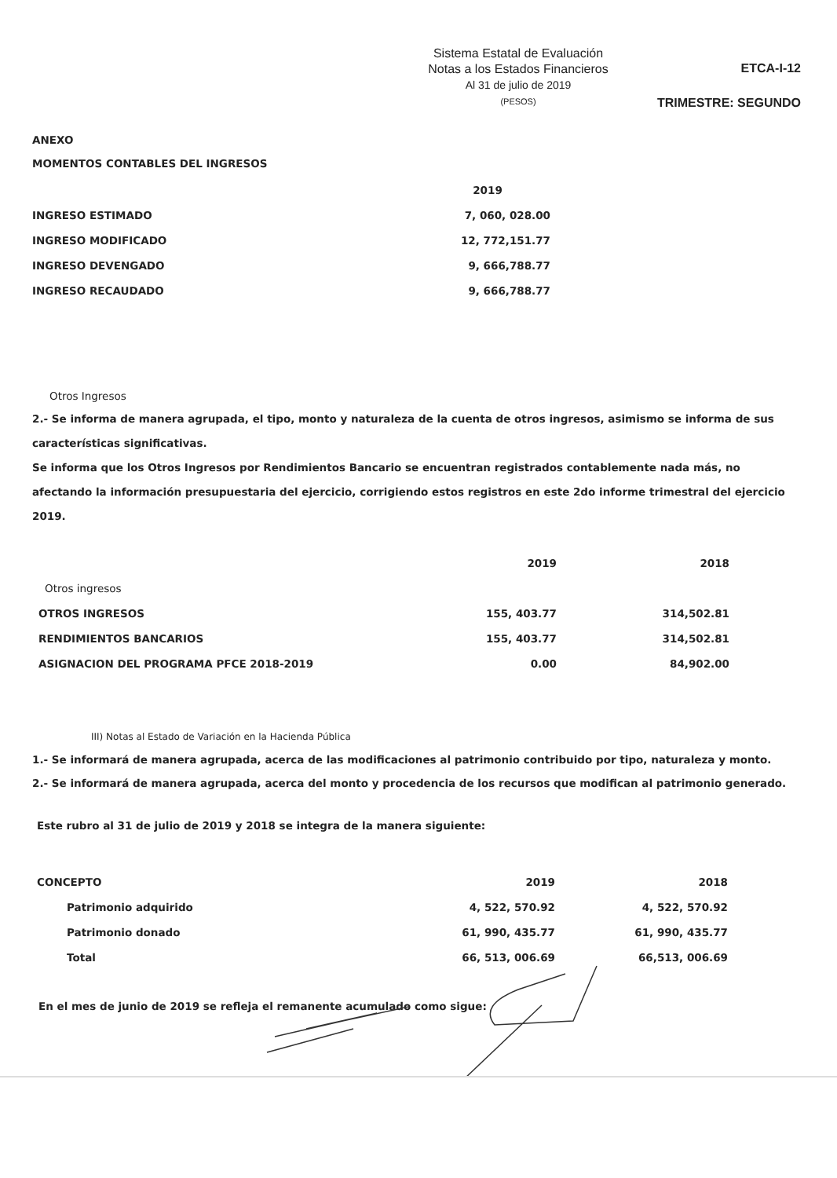Sistema Estatal de Evaluación
Notas a los Estados Financieros
Al 31 de julio de 2019
(PESOS)
ETCA-I-12
TRIMESTRE: SEGUNDO
ANEXO
MOMENTOS CONTABLES DEL INGRESOS
| | 2019 |
| INGRESO ESTIMADO | 7, 060, 028.00 |
| INGRESO MODIFICADO | 12, 772,151.77 |
| INGRESO DEVENGADO | 9, 666,788.77 |
| INGRESO RECAUDADO | 9, 666,788.77 |
Otros Ingresos
2.- Se informa de manera agrupada, el tipo, monto y naturaleza de la cuenta de otros ingresos, asimismo se informa de sus características significativas.
Se informa que los Otros Ingresos por Rendimientos Bancario se encuentran registrados contablemente nada más, no afectando la información presupuestaria del ejercicio, corrigiendo estos registros en este 2do informe trimestral del ejercicio 2019.
| | 2019 | 2018 |
| Otros ingresos | | |
| OTROS INGRESOS | 155, 403.77 | 314,502.81 |
| RENDIMIENTOS BANCARIOS | 155, 403.77 | 314,502.81 |
| ASIGNACION DEL PROGRAMA PFCE 2018-2019 | 0.00 | 84,902.00 |
III) Notas al Estado de Variación en la Hacienda Pública
1.- Se informará de manera agrupada, acerca de las modificaciones al patrimonio contribuido por tipo, naturaleza y monto.
2.- Se informará de manera agrupada, acerca del monto y procedencia de los recursos que modifican al patrimonio generado.
Este rubro al 31 de julio de 2019 y 2018 se integra de la manera siguiente:
| CONCEPTO | 2019 | 2018 |
| Patrimonio adquirido | 4, 522, 570.92 | 4, 522, 570.92 |
| Patrimonio donado | 61, 990, 435.77 | 61, 990, 435.77 |
| Total | 66, 513, 006.69 | 66,513, 006.69 |
En el mes de junio de 2019 se refleja el remanente acumulado como sigue: